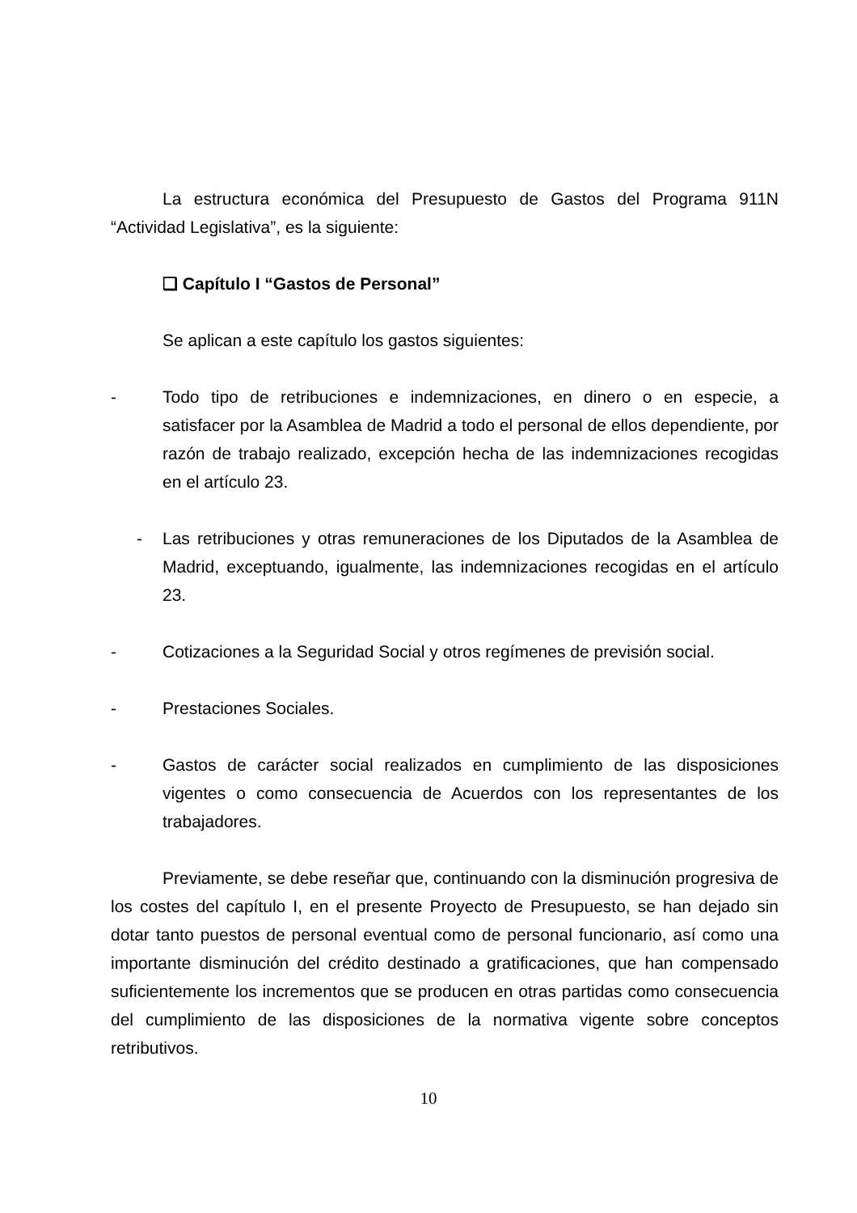La estructura económica del Presupuesto de Gastos del Programa 911N “Actividad Legislativa”, es la siguiente:
❑ Capítulo I “Gastos de Personal”
Se aplican a este capítulo los gastos siguientes:
- Todo tipo de retribuciones e indemnizaciones, en dinero o en especie, a satisfacer por la Asamblea de Madrid a todo el personal de ellos dependiente, por razón de trabajo realizado, excepción hecha de las indemnizaciones recogidas en el artículo 23.
- Las retribuciones y otras remuneraciones de los Diputados de la Asamblea de Madrid, exceptuando, igualmente, las indemnizaciones recogidas en el artículo 23.
- Cotizaciones a la Seguridad Social y otros regímenes de previsión social.
- Prestaciones Sociales.
- Gastos de carácter social realizados en cumplimiento de las disposiciones vigentes o como consecuencia de Acuerdos con los representantes de los trabajadores.
Previamente, se debe reseñar que, continuando con la disminución progresiva de los costes del capítulo I, en el presente Proyecto de Presupuesto, se han dejado sin dotar tanto puestos de personal eventual como de personal funcionario, así como una importante disminución del crédito destinado a gratificaciones, que han compensado suficientemente los incrementos que se producen en otras partidas como consecuencia del cumplimiento de las disposiciones de la normativa vigente sobre conceptos retributivos.
10